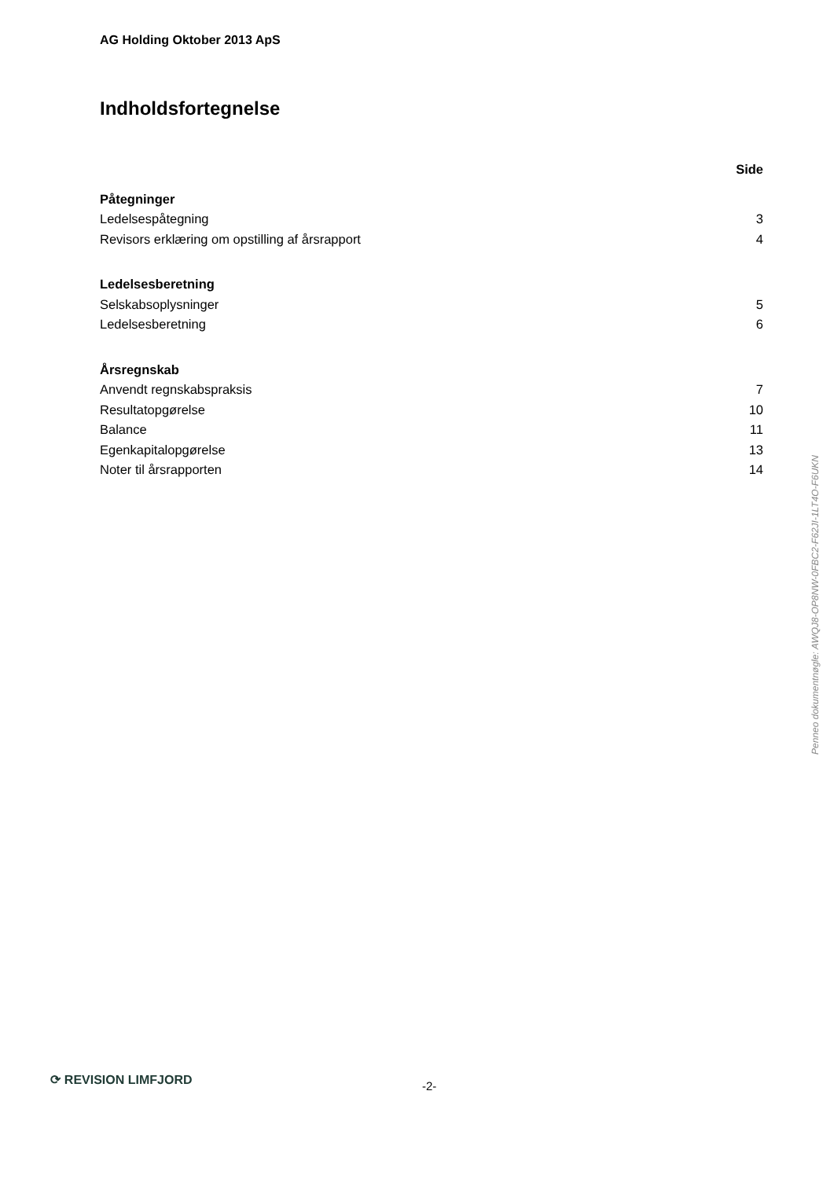AG Holding Oktober 2013 ApS
Indholdsfortegnelse
Side
Påtegninger
Ledelsespåtegning 3
Revisors erklæring om opstilling af årsrapport 4
Ledelsesberetning
Selskabsoplysninger 5
Ledelsesberetning 6
Årsregnskab
Anvendt regnskabspraksis 7
Resultatopgørelse 10
Balance 11
Egenkapitalopgørelse 13
Noter til årsrapporten 14
Penneo dokumentnøgle: AWQJ8-OP8NW-0FBC2-F62JI-1LT4O-F6UKN
⟳ REVISION LIMFJORD -2-